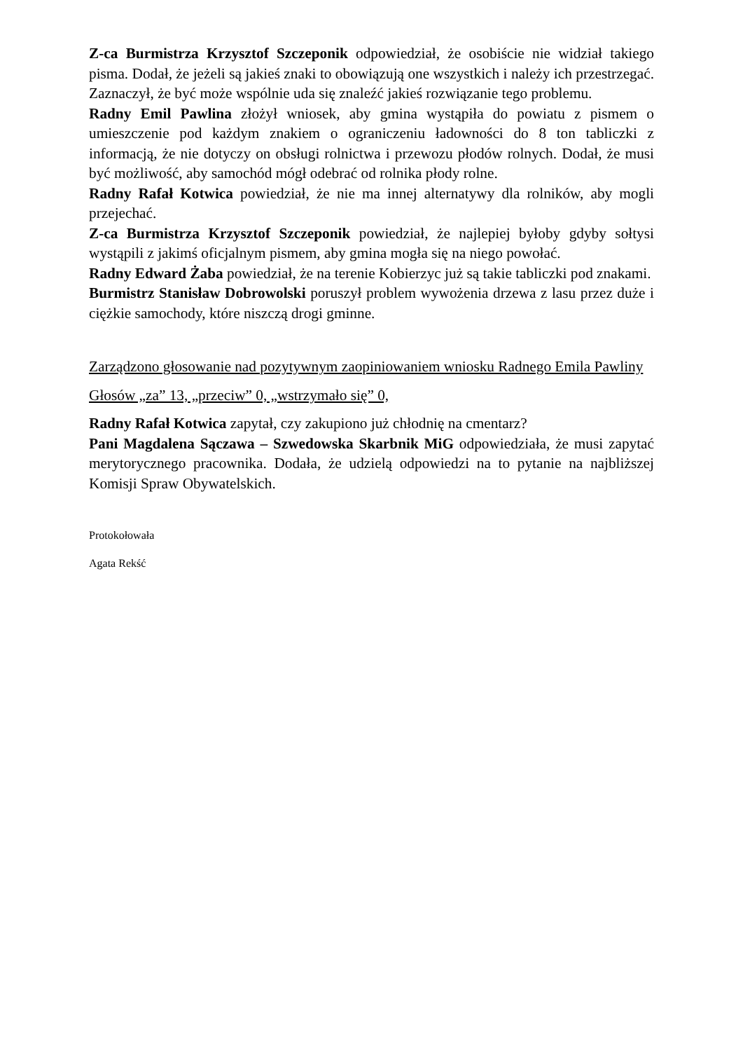Z-ca Burmistrza Krzysztof Szczeponik odpowiedział, że osobiście nie widział takiego pisma. Dodał, że jeżeli są jakieś znaki to obowiązują one wszystkich i należy ich przestrzegać. Zaznaczył, że być może wspólnie uda się znaleźć jakieś rozwiązanie tego problemu.
Radny Emil Pawlina złożył wniosek, aby gmina wystąpiła do powiatu z pismem o umieszczenie pod każdym znakiem o ograniczeniu ładowności do 8 ton tabliczki z informacją, że nie dotyczy on obsługi rolnictwa i przewozu płodów rolnych. Dodał, że musi być możliwość, aby samochód mógł odebrać od rolnika płody rolne.
Radny Rafał Kotwica powiedział, że nie ma innej alternatywy dla rolników, aby mogli przejechać.
Z-ca Burmistrza Krzysztof Szczeponik powiedział, że najlepiej byłoby gdyby sołtysi wystąpili z jakimś oficjalnym pismem, aby gmina mogła się na niego powołać.
Radny Edward Żaba powiedział, że na terenie Kobierzyc już są takie tabliczki pod znakami.
Burmistrz Stanisław Dobrowolski poruszył problem wywożenia drzewa z lasu przez duże i ciężkie samochody, które niszczą drogi gminne.
Zarządzono głosowanie nad pozytywnym zaopiniowaniem wniosku Radnego Emila Pawliny
Głosów „za” 13, „przeciw” 0, „wstrzymało się” 0,
Radny Rafał Kotwica zapytał, czy zakupiono już chłodnię na cmentarz?
Pani Magdalena Sączawa – Szwedowska Skarbnik MiG odpowiedziała, że musi zapytać merytorycznego pracownika. Dodała, że udzielą odpowiedzi na to pytanie na najbliższej Komisji Spraw Obywatelskich.
Protokołowała
Agata Rekść